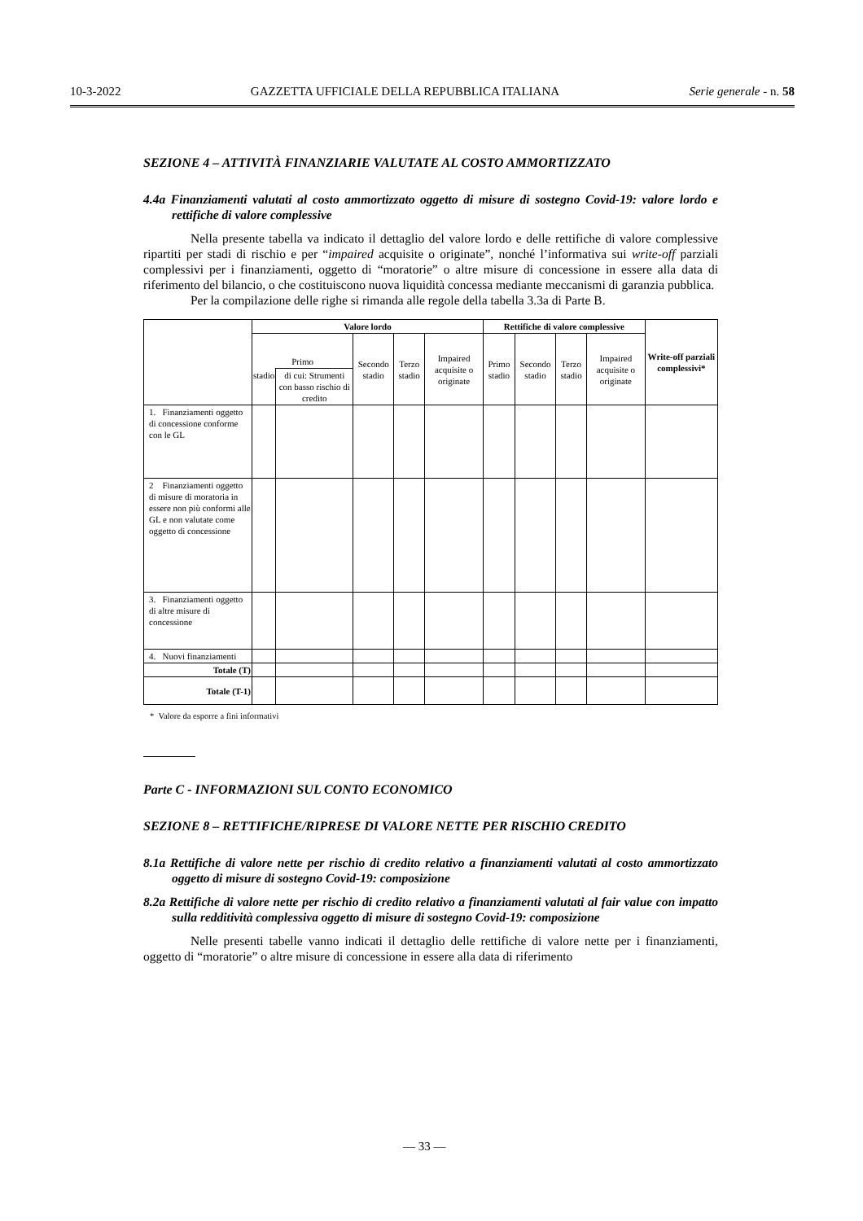10-3-2022 GAZZETTA UFFICIALE DELLA REPUBBLICA ITALIANA Serie generale - n. 58
SEZIONE 4 – ATTIVITÀ FINANZIARIE VALUTATE AL COSTO AMMORTIZZATO
4.4a Finanziamenti valutati al costo ammortizzato oggetto di misure di sostegno Covid-19: valore lordo e rettifiche di valore complessive
Nella presente tabella va indicato il dettaglio del valore lordo e delle rettifiche di valore complessive ripartiti per stadi di rischio e per “impaired acquisite o originate”, nonché l’informativa sui write-off parziali complessivi per i finanziamenti, oggetto di “moratorie” o altre misure di concessione in essere alla data di riferimento del bilancio, o che costituiscono nuova liquidità concessa mediante meccanismi di garanzia pubblica.
Per la compilazione delle righe si rimanda alle regole della tabella 3.3a di Parte B.
| | Valore lordo | | | | | Rettifiche di valore complessive | | | | Write-off parziali complessivi* |
| --- | --- | --- | --- | --- | --- | --- | --- | --- | --- | --- |
| | Primo | | Secondo stadio | Terzo stadio | Impaired acquisite o originate | Primo stadio | Secondo stadio | Terzo stadio | Impaired acquisite o originate | |
| | stadio | di cui: Strumenti con basso rischio di credito | | | | | | | | |
| 1. Finanziamenti oggetto di concessione conforme con le GL | | | | | | | | | | |
| 2 Finanziamenti oggetto di misure di moratoria in essere non più conformi alle GL e non valutate come oggetto di concessione | | | | | | | | | | |
| 3. Finanziamenti oggetto di altre misure di concessione | | | | | | | | | | |
| 4. Nuovi finanziamenti | | | | | | | | | | |
| Totale (T) | | | | | | | | | | |
| Totale (T-1) | | | | | | | | | | |
* Valore da esporre a fini informativi
Parte C - INFORMAZIONI SUL CONTO ECONOMICO
SEZIONE 8 – RETTIFICHE/RIPRESE DI VALORE NETTE PER RISCHIO CREDITO
8.1a Rettifiche di valore nette per rischio di credito relativo a finanziamenti valutati al costo ammortizzato oggetto di misure di sostegno Covid-19: composizione
8.2a Rettifiche di valore nette per rischio di credito relativo a finanziamenti valutati al fair value con impatto sulla redditività complessiva oggetto di misure di sostegno Covid-19: composizione
Nelle presenti tabelle vanno indicati il dettaglio delle rettifiche di valore nette per i finanziamenti, oggetto di “moratorie” o altre misure di concessione in essere alla data di riferimento
— 33 —